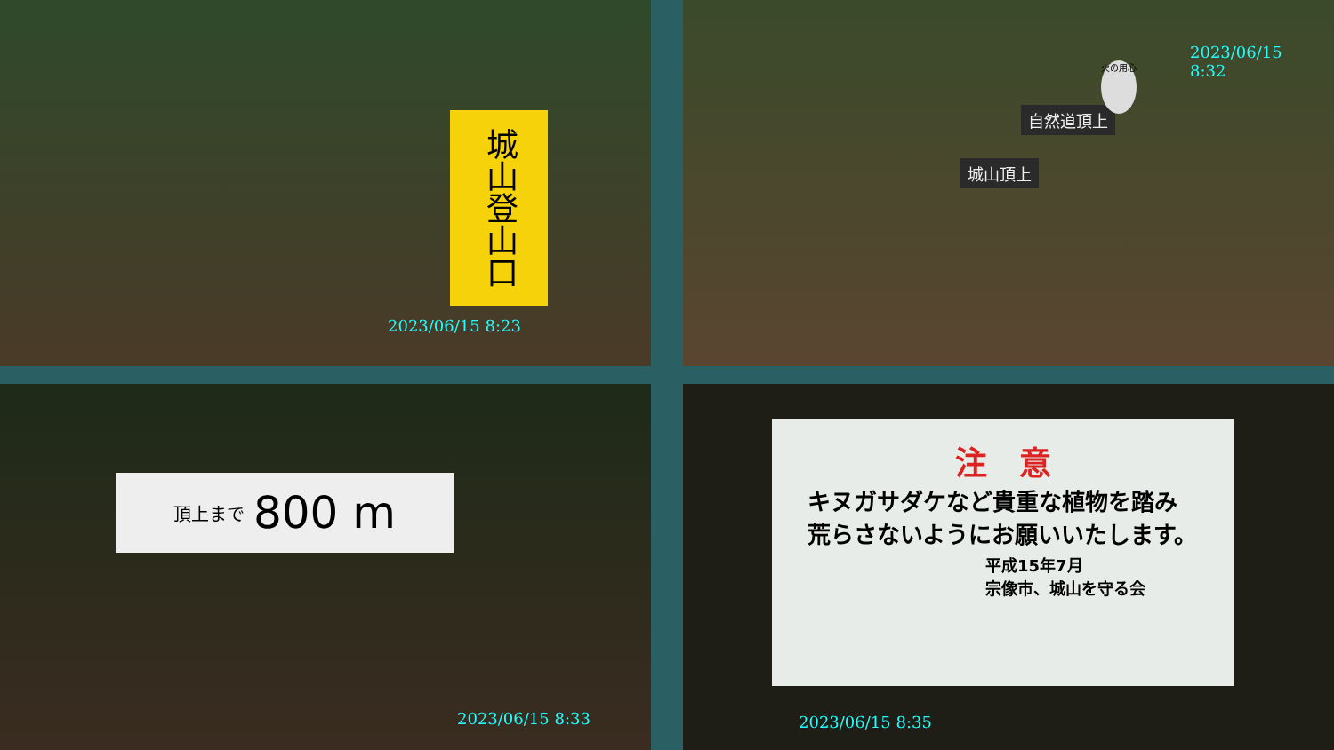城山登山口
2023/06/15 8:23
2023/06/15
8:32
自然道頂上
城山頂上
火の用心
頂上まで 800 m
2023/06/15 8:33
注　意
キヌガサダケなど貴重な植物を踏み荒らさないようにお願いいたします。
平成15年7月
宗像市、城山を守る会
2023/06/15 8:35